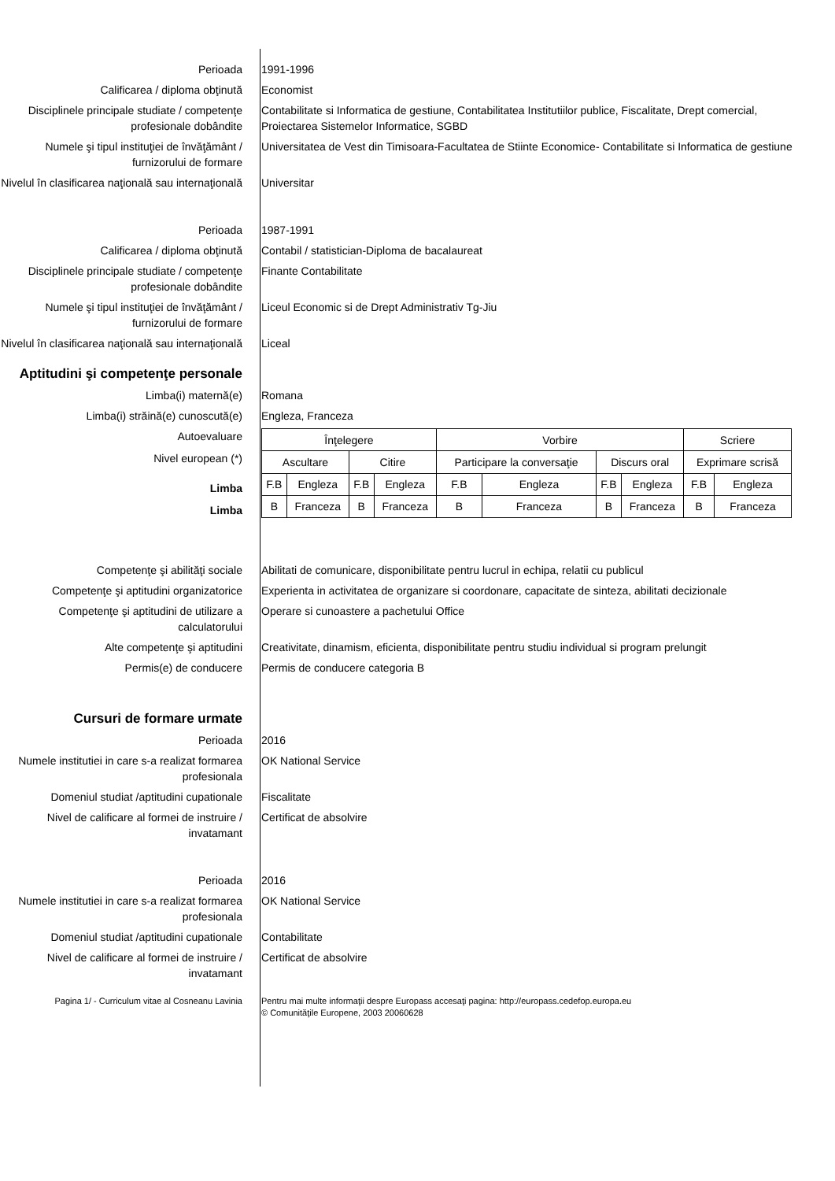Perioada 1991-1996
Calificarea / diploma obţinută Economist
Disciplinele principale studiate / competenţe profesionale dobândite
Contabilitate si Informatica de gestiune, Contabilitatea Institutiilor publice, Fiscalitate, Drept comercial, Proiectarea Sistemelor Informatice, SGBD
Numele şi tipul instituţiei de învăţământ / furnizorului de formare
Universitatea de Vest din Timisoara-Facultatea de Stiinte Economice- Contabilitate si Informatica de gestiune
Nivelul în clasificarea naţională sau internaţională
Universitar
Perioada 1987-1991
Calificarea / diploma obţinută Contabil / statistician-Diploma de bacalaureat
Disciplinele principale studiate / competenţe profesionale dobândite
Finante Contabilitate
Numele şi tipul instituţiei de învăţământ / furnizorului de formare
Liceul Economic si de Drept Administrativ Tg-Jiu
Nivelul în clasificarea naţională sau internaţională
Liceal
Aptitudini şi competenţe personale
Limba(i) maternă(e) Romana
Limba(i) străină(e) cunoscută(e) Engleza, Franceza
Autoevaluare
Nivel european (*)
Limba
Limba
| Înţelegere | | | | Vorbire | | | | Scriere | |
| Ascultare | | Citire | | Participare la conversaţie | | Discurs oral | | Exprimare scrisă | |
| F.B | Engleza | F.B | Engleza | F.B | Engleza | F.B | Engleza | F.B | Engleza |
| B | Franceza | B | Franceza | B | Franceza | B | Franceza | B | Franceza |
Competenţe şi abilităţi sociale Abilitati de comunicare, disponibilitate pentru lucrul in echipa, relatii cu publicul
Competenţe şi aptitudini organizatorice
Experienta in activitatea de organizare si coordonare, capacitate de sinteza, abilitati decizionale
Competenţe şi aptitudini de utilizare a calculatorului
Operare si cunoastere a pachetului Office
Alte competenţe şi aptitudini Creativitate, dinamism, eficienta, disponibilitate pentru studiu individual si program prelungit
Permis(e) de conducere Permis de conducere categoria B
Cursuri de formare urmate
Perioada 2016
Numele institutiei in care s-a realizat formarea profesionala
OK National Service
Domeniul studiat /aptitudini cupationale
Fiscalitate
Nivel de calificare al formei de instruire / invatamant
Certificat de absolvire
Perioada 2016
Numele institutiei in care s-a realizat formarea profesionala
OK National Service
Domeniul studiat /aptitudini cupationale
Contabilitate
Nivel de calificare al formei de instruire / invatamant
Certificat de absolvire
Pagina 1/ - Curriculum vitae al Cosneanu Lavinia Pentru mai multe informaţii despre Europass accesaţi pagina: http://europass.cedefop.europa.eu
© Comunităţile Europene, 2003 20060628